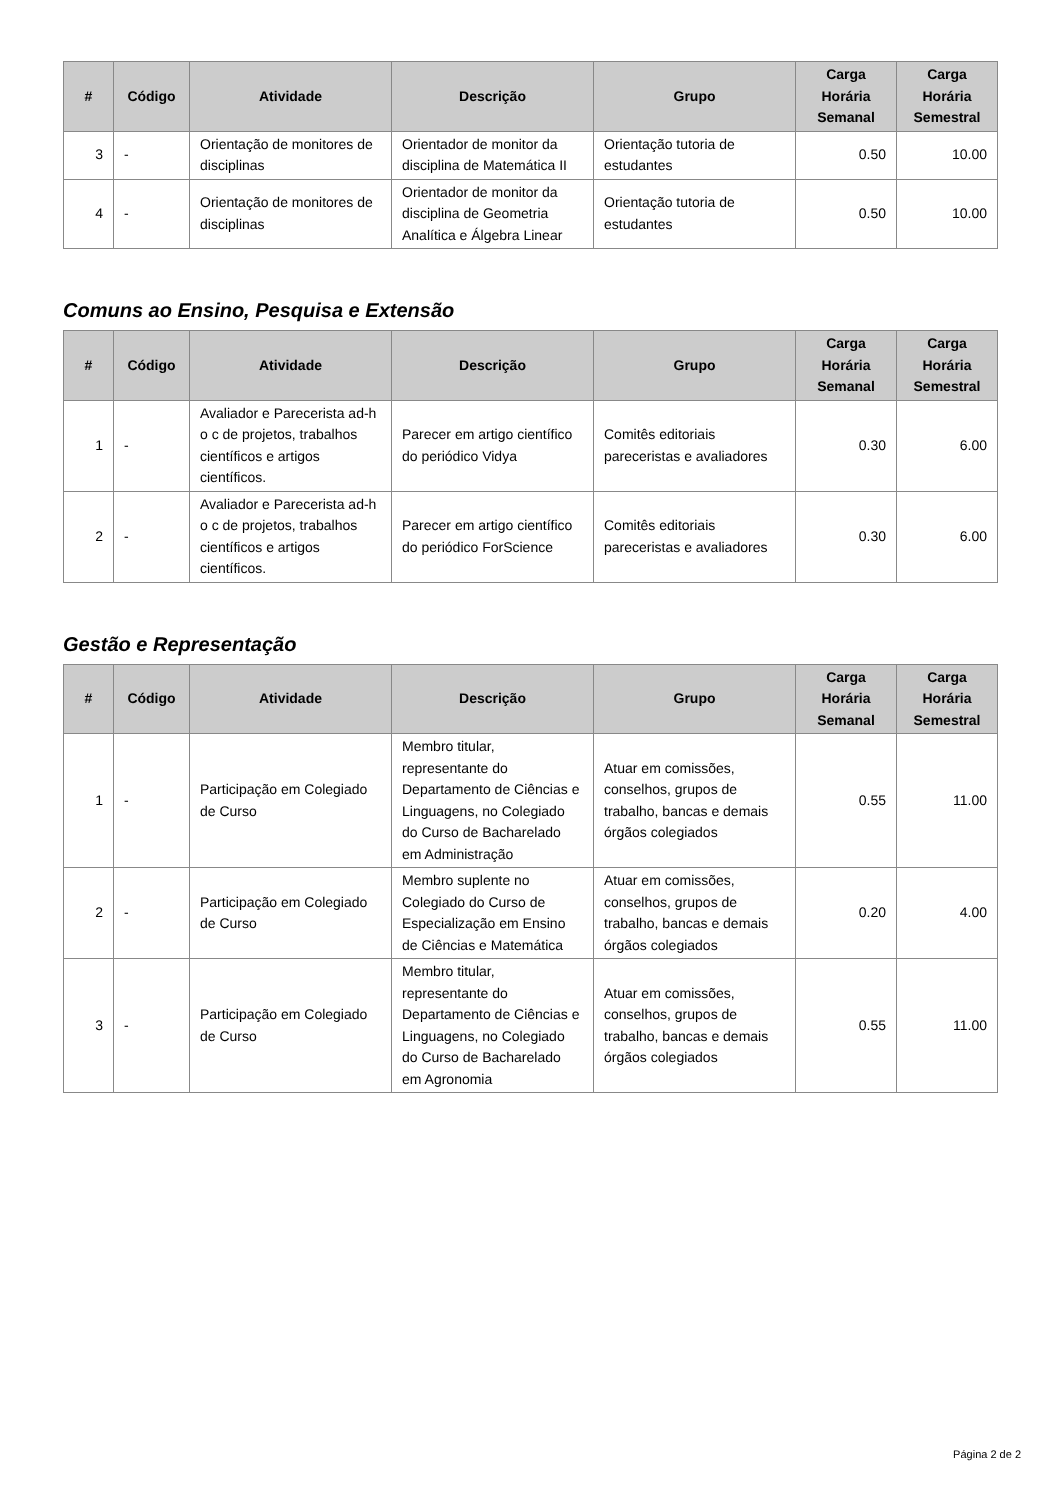| # | Código | Atividade | Descrição | Grupo | Carga Horária Semanal | Carga Horária Semestral |
| --- | --- | --- | --- | --- | --- | --- |
| 3 | - | Orientação de monitores de disciplinas | Orientador de monitor da disciplina de Matemática II | Orientação tutoria de estudantes | 0.50 | 10.00 |
| 4 | - | Orientação de monitores de disciplinas | Orientador de monitor da disciplina de Geometria Analítica e Álgebra Linear | Orientação tutoria de estudantes | 0.50 | 10.00 |
Comuns ao Ensino, Pesquisa e Extensão
| # | Código | Atividade | Descrição | Grupo | Carga Horária Semanal | Carga Horária Semestral |
| --- | --- | --- | --- | --- | --- | --- |
| 1 | - | Avaliador e Parecerista ad-h o c de projetos, trabalhos científicos e artigos científicos. | Parecer em artigo científico do periódico Vidya | Comitês editoriais pareceristas e avaliadores | 0.30 | 6.00 |
| 2 | - | Avaliador e Parecerista ad-h o c de projetos, trabalhos científicos e artigos científicos. | Parecer em artigo científico do periódico ForScience | Comitês editoriais pareceristas e avaliadores | 0.30 | 6.00 |
Gestão e Representação
| # | Código | Atividade | Descrição | Grupo | Carga Horária Semanal | Carga Horária Semestral |
| --- | --- | --- | --- | --- | --- | --- |
| 1 | - | Participação em Colegiado de Curso | Membro titular, representante do Departamento de Ciências e Linguagens, no Colegiado do Curso de Bacharelado em Administração | Atuar em comissões, conselhos, grupos de trabalho, bancas e demais órgãos colegiados | 0.55 | 11.00 |
| 2 | - | Participação em Colegiado de Curso | Membro suplente no Colegiado do Curso de Especialização em Ensino de Ciências e Matemática | Atuar em comissões, conselhos, grupos de trabalho, bancas e demais órgãos colegiados | 0.20 | 4.00 |
| 3 | - | Participação em Colegiado de Curso | Membro titular, representante do Departamento de Ciências e Linguagens, no Colegiado do Curso de Bacharelado em Agronomia | Atuar em comissões, conselhos, grupos de trabalho, bancas e demais órgãos colegiados | 0.55 | 11.00 |
Página 2 de 2